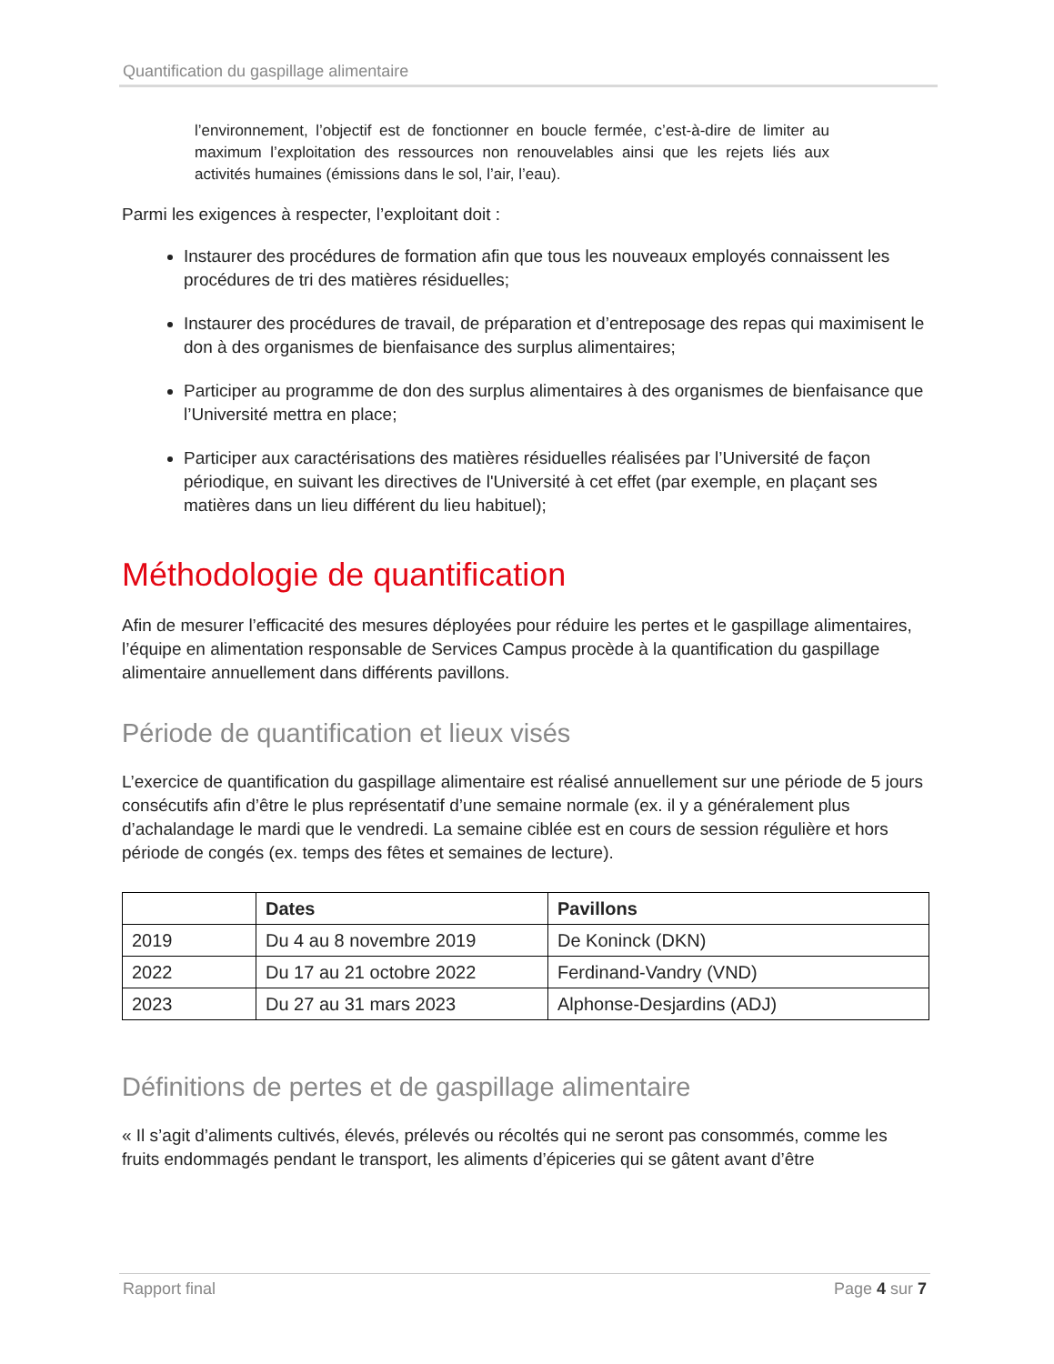Quantification du gaspillage alimentaire
l’environnement, l’objectif est de fonctionner en boucle fermée, c’est-à-dire de limiter au maximum l’exploitation des ressources non renouvelables ainsi que les rejets liés aux activités humaines (émissions dans le sol, l’air, l’eau).
Parmi les exigences à respecter, l’exploitant doit :
Instaurer des procédures de formation afin que tous les nouveaux employés connaissent les procédures de tri des matières résiduelles;
Instaurer des procédures de travail, de préparation et d’entreposage des repas qui maximisent le don à des organismes de bienfaisance des surplus alimentaires;
Participer au programme de don des surplus alimentaires à des organismes de bienfaisance que l’Université mettra en place;
Participer aux caractérisations des matières résiduelles réalisées par l’Université de façon périodique, en suivant les directives de l'Université à cet effet (par exemple, en plaçant ses matières dans un lieu différent du lieu habituel);
Méthodologie de quantification
Afin de mesurer l’efficacité des mesures déployées pour réduire les pertes et le gaspillage alimentaires, l’équipe en alimentation responsable de Services Campus procède à la quantification du gaspillage alimentaire annuellement dans différents pavillons.
Période de quantification et lieux visés
L’exercice de quantification du gaspillage alimentaire est réalisé annuellement sur une période de 5 jours consécutifs afin d’être le plus représentatif d’une semaine normale (ex. il y a généralement plus d’achalandage le mardi que le vendredi. La semaine ciblée est en cours de session régulière et hors période de congés (ex. temps des fêtes et semaines de lecture).
| | Dates | Pavillons |
| --- | --- | --- |
| 2019 | Du 4 au 8 novembre 2019 | De Koninck (DKN) |
| 2022 | Du 17 au 21 octobre 2022 | Ferdinand-Vandry (VND) |
| 2023 | Du 27 au 31 mars 2023 | Alphonse-Desjardins (ADJ) |
Définitions de pertes et de gaspillage alimentaire
« Il s’agit d’aliments cultivés, élevés, prélevés ou récoltés qui ne seront pas consommés, comme les fruits endommagés pendant le transport, les aliments d’épiceries qui se gâtent avant d’être
Rapport final Page 4 sur 7